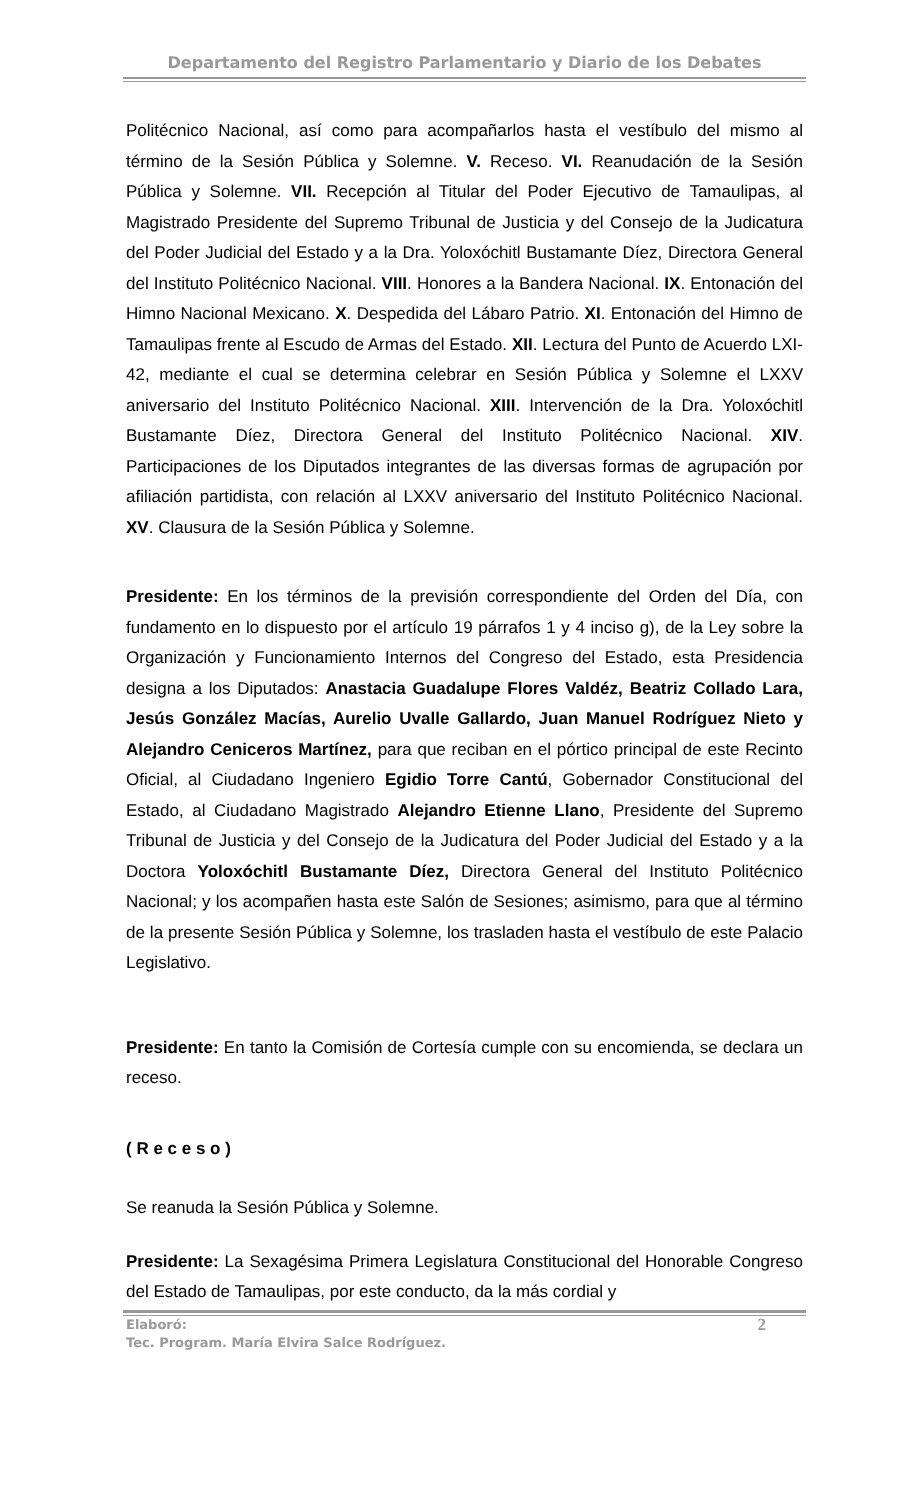Departamento del Registro Parlamentario y Diario de los Debates
Politécnico Nacional, así como para acompañarlos hasta el vestíbulo del mismo al término de la Sesión Pública y Solemne. V. Receso. VI. Reanudación de la Sesión Pública y Solemne. VII. Recepción al Titular del Poder Ejecutivo de Tamaulipas, al Magistrado Presidente del Supremo Tribunal de Justicia y del Consejo de la Judicatura del Poder Judicial del Estado y a la Dra. Yoloxóchitl Bustamante Díez, Directora General del Instituto Politécnico Nacional. VIII. Honores a la Bandera Nacional. IX. Entonación del Himno Nacional Mexicano. X. Despedida del Lábaro Patrio. XI. Entonación del Himno de Tamaulipas frente al Escudo de Armas del Estado. XII. Lectura del Punto de Acuerdo LXI-42, mediante el cual se determina celebrar en Sesión Pública y Solemne el LXXV aniversario del Instituto Politécnico Nacional. XIII. Intervención de la Dra. Yoloxóchitl Bustamante Díez, Directora General del Instituto Politécnico Nacional. XIV. Participaciones de los Diputados integrantes de las diversas formas de agrupación por afiliación partidista, con relación al LXXV aniversario del Instituto Politécnico Nacional. XV. Clausura de la Sesión Pública y Solemne.
Presidente: En los términos de la previsión correspondiente del Orden del Día, con fundamento en lo dispuesto por el artículo 19 párrafos 1 y 4 inciso g), de la Ley sobre la Organización y Funcionamiento Internos del Congreso del Estado, esta Presidencia designa a los Diputados: Anastacia Guadalupe Flores Valdéz, Beatriz Collado Lara, Jesús González Macías, Aurelio Uvalle Gallardo, Juan Manuel Rodríguez Nieto y Alejandro Ceniceros Martínez, para que reciban en el pórtico principal de este Recinto Oficial, al Ciudadano Ingeniero Egidio Torre Cantú, Gobernador Constitucional del Estado, al Ciudadano Magistrado Alejandro Etienne Llano, Presidente del Supremo Tribunal de Justicia y del Consejo de la Judicatura del Poder Judicial del Estado y a la Doctora Yoloxóchitl Bustamante Díez, Directora General del Instituto Politécnico Nacional; y los acompañen hasta este Salón de Sesiones; asimismo, para que al término de la presente Sesión Pública y Solemne, los trasladen hasta el vestíbulo de este Palacio Legislativo.
Presidente: En tanto la Comisión de Cortesía cumple con su encomienda, se declara un receso.
( R e c e s o )
Se reanuda la Sesión Pública y Solemne.
Presidente: La Sexagésima Primera Legislatura Constitucional del Honorable Congreso del Estado de Tamaulipas, por este conducto, da la más cordial y
2 Elaboró:
Tec. Program. María Elvira Salce Rodríguez.